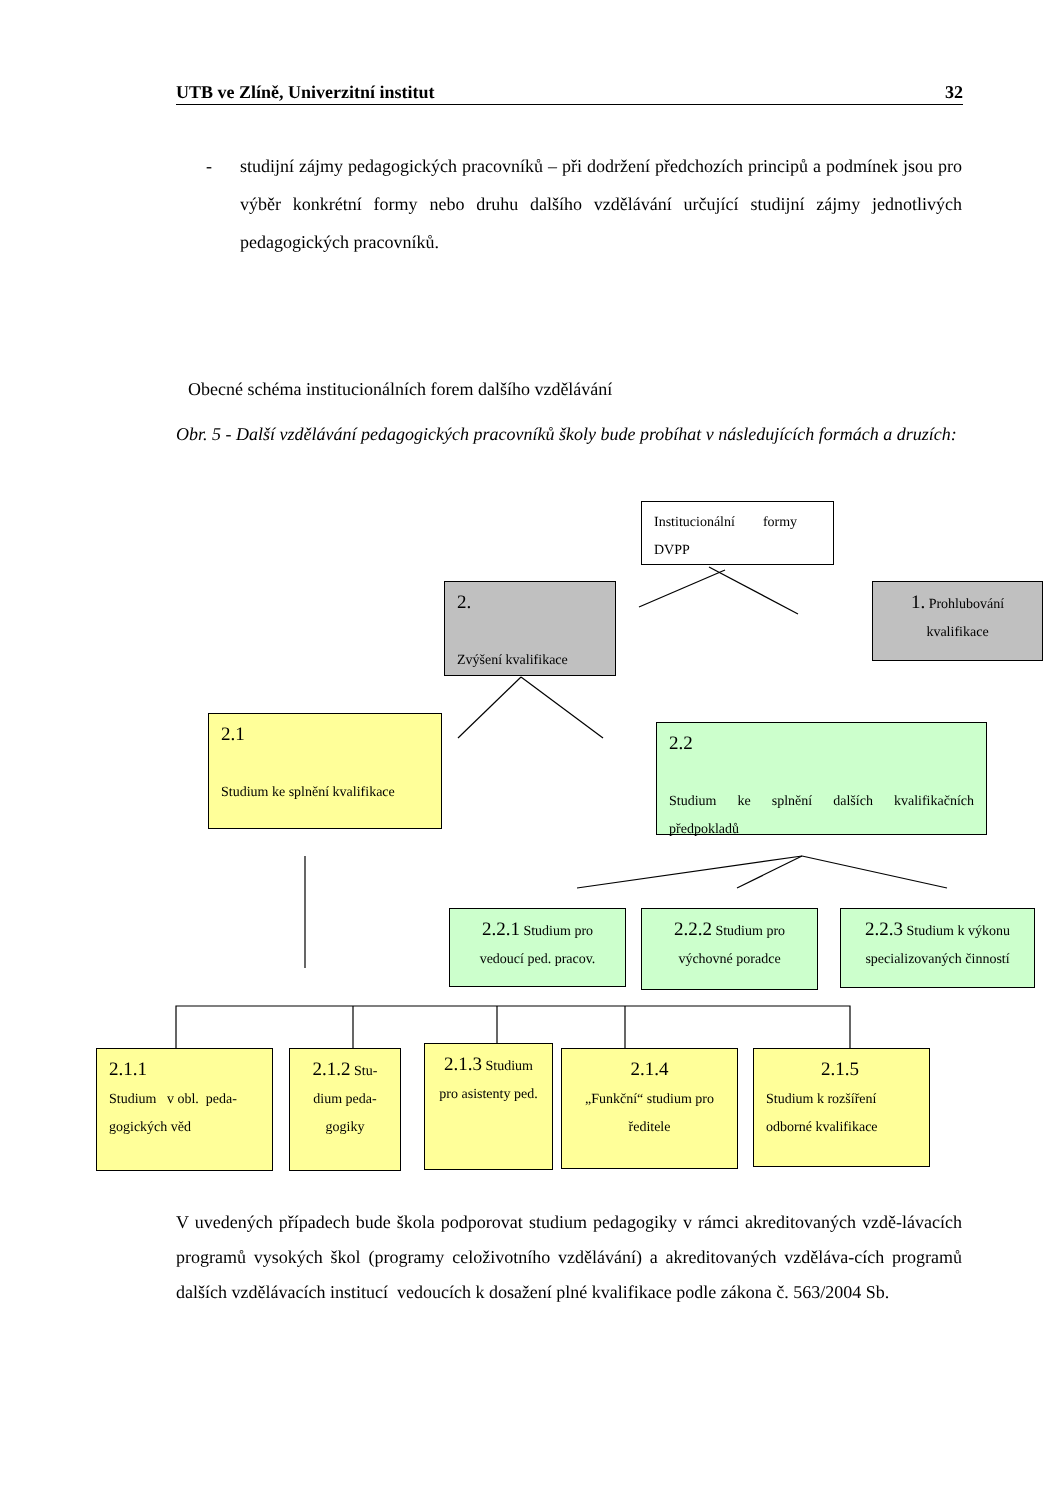UTB ve Zlíně, Univerzitní institut 32
- studijní zájmy pedagogických pracovníků – při dodržení předchozích principů a podmínek jsou pro výběr konkrétní formy nebo druhu dalšího vzdělávání určující studijní zájmy jednotlivých pedagogických pracovníků.
Obecné schéma institucionálních forem dalšího vzdělávání
Obr. 5 - Další vzdělávání pedagogických pracovníků školy bude probíhat v následujících formách a druzích:
Institucionální formy DVPP
2.
Zvýšení kvalifikace
1. Prohlubování
kvalifikace
2.1
Studium ke splnění kvalifikace
2.2
Studium ke splnění dalších kvalifikačních předpokladů
2.2.1 Studium pro vedoucí ped. pracov.
2.2.2 Studium pro výchovné poradce
2.2.3 Studium k výkonu specializovaných činností
2.1.1
Studium v obl. peda-gogických věd
2.1.2 Stu-dium peda-gogiky
2.1.3 Studium pro asistenty ped.
2.1.4
„Funkční“ studium pro ředitele
2.1.5
Studium k rozšíření odborné kvalifikace
V uvedených případech bude škola podporovat studium pedagogiky v rámci akreditovaných vzdě-lávacích programů vysokých škol (programy celoživotního vzdělávání) a akreditovaných vzděláva-cích programů dalších vzdělávacích institucí vedoucích k dosažení plné kvalifikace podle zákona č. 563/2004 Sb.